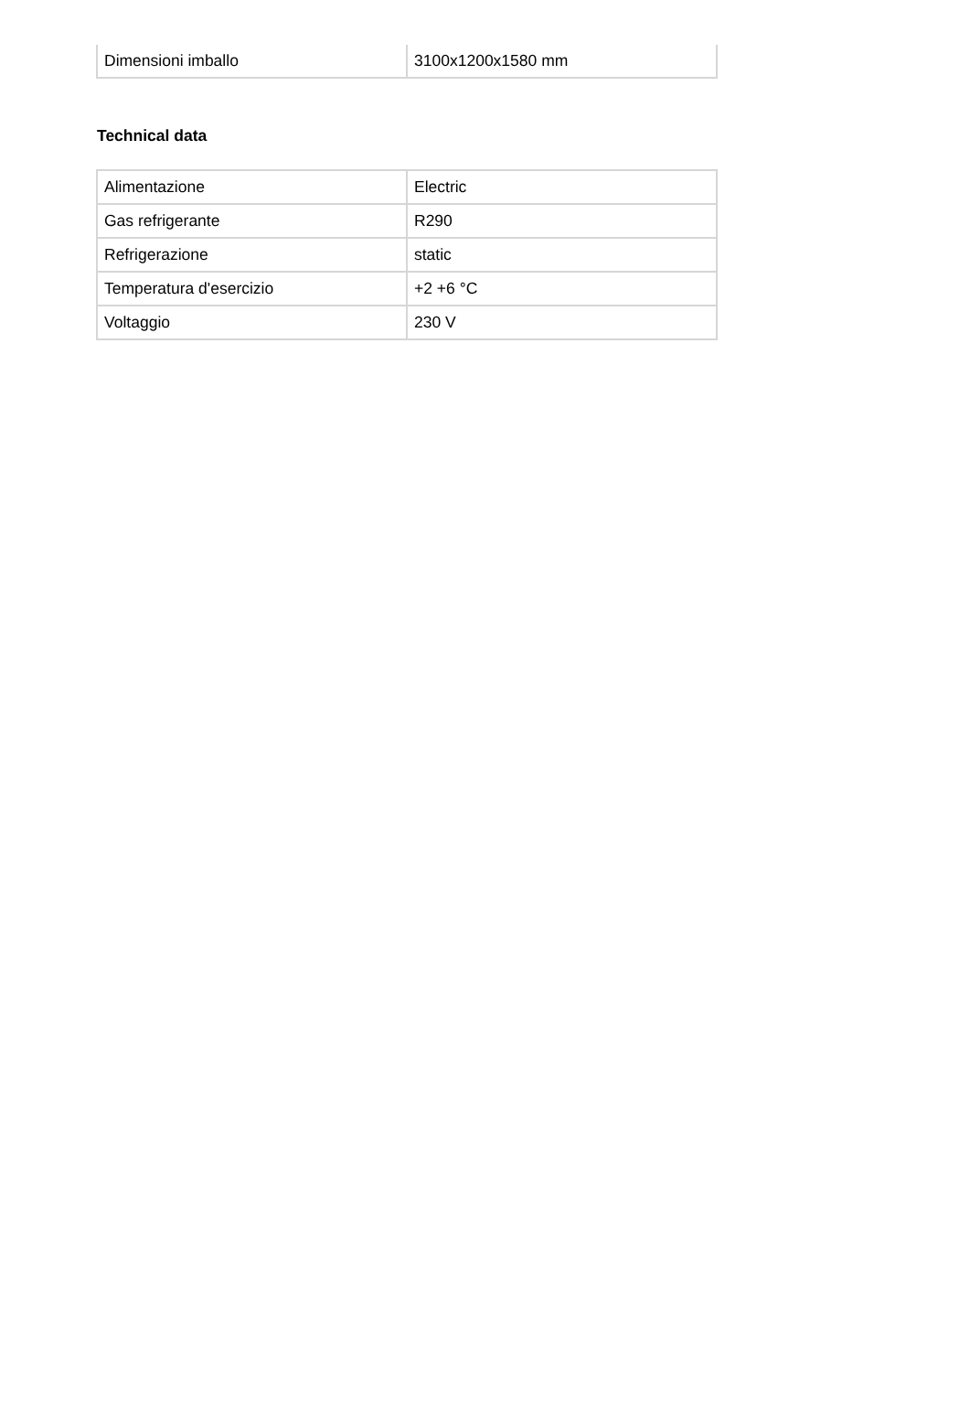| Dimensioni imballo | 3100x1200x1580 mm |
Technical data
| Alimentazione | Electric |
| Gas refrigerante | R290 |
| Refrigerazione | static |
| Temperatura d'esercizio | +2 +6 °C |
| Voltaggio | 230 V |